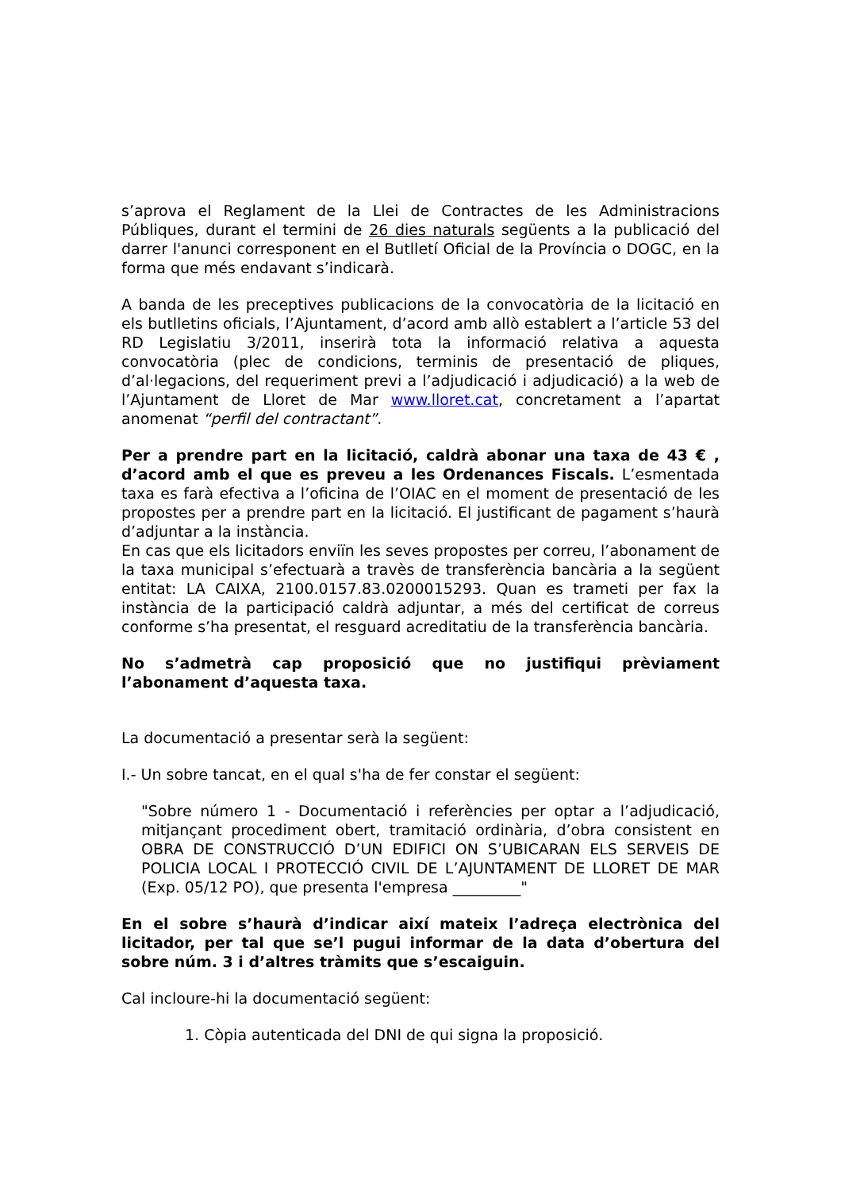s’aprova el Reglament de la Llei de Contractes de les Administracions Públiques, durant el termini de 26 dies naturals següents a la publicació del darrer l'anunci corresponent en el Butlletí Oficial de la Província o DOGC, en la forma que més endavant s’indicarà.
A banda de les preceptives publicacions de la convocatòria de la licitació en els butlletins oficials, l’Ajuntament, d’acord amb allò establert a l’article 53 del RD Legislatiu 3/2011, inserirà tota la informació relativa a aquesta convocatòria (plec de condicions, terminis de presentació de pliques, d’al·legacions, del requeriment previ a l’adjudicació i adjudicació) a la web de l’Ajuntament de Lloret de Mar www.lloret.cat, concretament a l’apartat anomenat “perfil del contractant”.
Per a prendre part en la licitació, caldrà abonar una taxa de 43 € , d’acord amb el que es preveu a les Ordenances Fiscals. L’esmentada taxa es farà efectiva a l’oficina de l’OIAC en el moment de presentació de les propostes per a prendre part en la licitació. El justificant de pagament s’haurà d’adjuntar a la instància.
En cas que els licitadors enviïn les seves propostes per correu, l’abonament de la taxa municipal s’efectuarà a travès de transferència bancària a la següent entitat: LA CAIXA, 2100.0157.83.0200015293. Quan es trameti per fax la instància de la participació caldrà adjuntar, a més del certificat de correus conforme s’ha presentat, el resguard acreditatiu de la transferència bancària.
No s’admetrà cap proposició que no justifiqui prèviament l’abonament d’aquesta taxa.
La documentació a presentar serà la següent:
I.- Un sobre tancat, en el qual s'ha de fer constar el següent:
"Sobre número 1 - Documentació i referències per optar a l’adjudicació, mitjançant procediment obert, tramitació ordinària, d’obra consistent en OBRA DE CONSTRUCCIÓ D’UN EDIFICI ON S’UBICARAN ELS SERVEIS DE POLICIA LOCAL I PROTECCIÓ CIVIL DE L’AJUNTAMENT DE LLORET DE MAR (Exp. 05/12 PO), que presenta l'empresa _________"
En el sobre s’haurà d’indicar així mateix l’adreça electrònica del licitador, per tal que se’l pugui informar de la data d’obertura del sobre núm. 3 i d’altres tràmits que s’escaiguin.
Cal incloure-hi la documentació següent:
1. Còpia autenticada del DNI de qui signa la proposició.